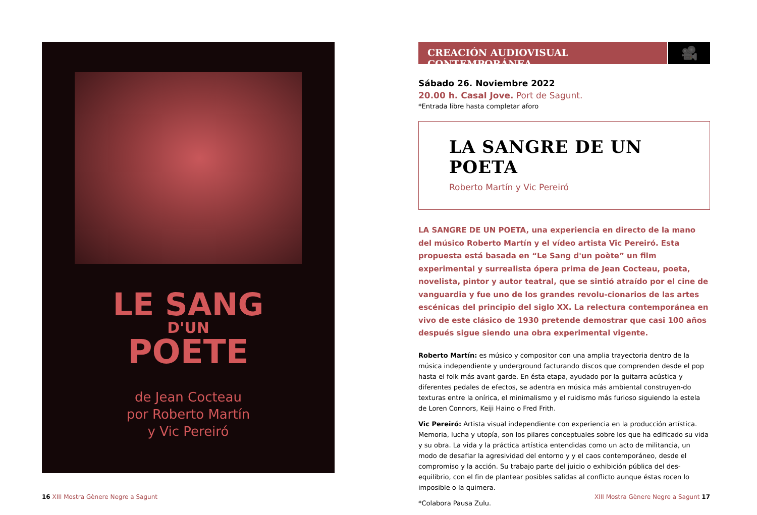LE SANG
D'UN
POETE
de Jean Cocteau
por Roberto Martín
y Vic Pereiró
CREACIÓN AUDIOVISUAL CONTEMPORÁNEA
🎥
Sábado 26. Noviembre 2022
20.00 h. Casal Jove. Port de Sagunt.
*Entrada libre hasta completar aforo
LA SANGRE DE UN POETA
Roberto Martín y Vic Pereiró
LA SANGRE DE UN POETA, una experiencia en directo de la mano del músico Roberto Martín y el vídeo artista Vic Pereiró. Esta propuesta está basada en “Le Sang d'un poète” un film experimental y surrealista ópera prima de Jean Cocteau, poeta, novelista, pintor y autor teatral, que se sintió atraído por el cine de vanguardia y fue uno de los grandes revolu-cionarios de las artes escénicas del principio del siglo XX. La relectura contemporánea en vivo de este clásico de 1930 pretende demostrar que casi 100 años después sigue siendo una obra experimental vigente.
Roberto Martín: es músico y compositor con una amplia trayectoria dentro de la música independiente y underground facturando discos que comprenden desde el pop hasta el folk más avant garde. En ésta etapa, ayudado por la guitarra acústica y diferentes pedales de efectos, se adentra en música más ambiental construyen-do texturas entre la onírica, el minimalismo y el ruidismo más furioso siguiendo la estela de Loren Connors, Keiji Haino o Fred Frith.
Vic Pereiró: Artista visual independiente con experiencia en la producción artística. Memoria, lucha y utopía, son los pilares conceptuales sobre los que ha edificado su vida y su obra. La vida y la práctica artística entendidas como un acto de militancia, un modo de desafiar la agresividad del entorno y y el caos contemporáneo, desde el compromiso y la acción. Su trabajo parte del juicio o exhibición pública del des-equilibrio, con el fin de plantear posibles salidas al conflicto aunque éstas rocen lo imposible o la quimera.
*Colabora Pausa Zulu.
16 XIII Mostra Gènere Negre a Sagunt
XIII Mostra Gènere Negre a Sagunt 17